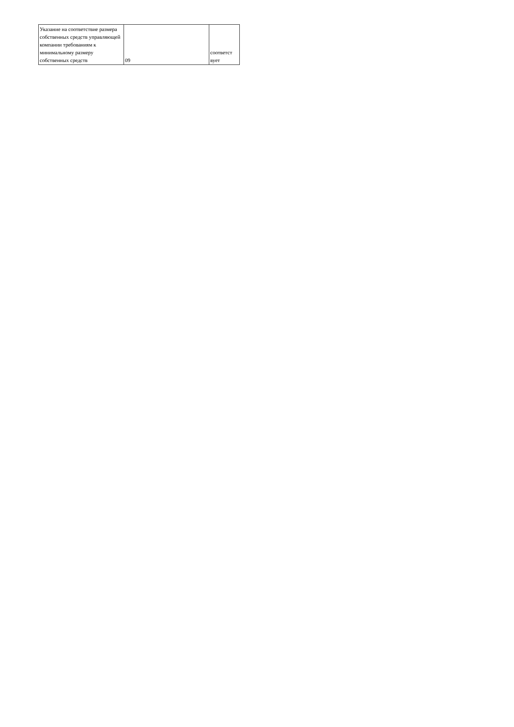| Указание на соответствие размера собственных средств управляющей компании требованиям к минимальному размеру собственных средств | 09 | соответст вует |